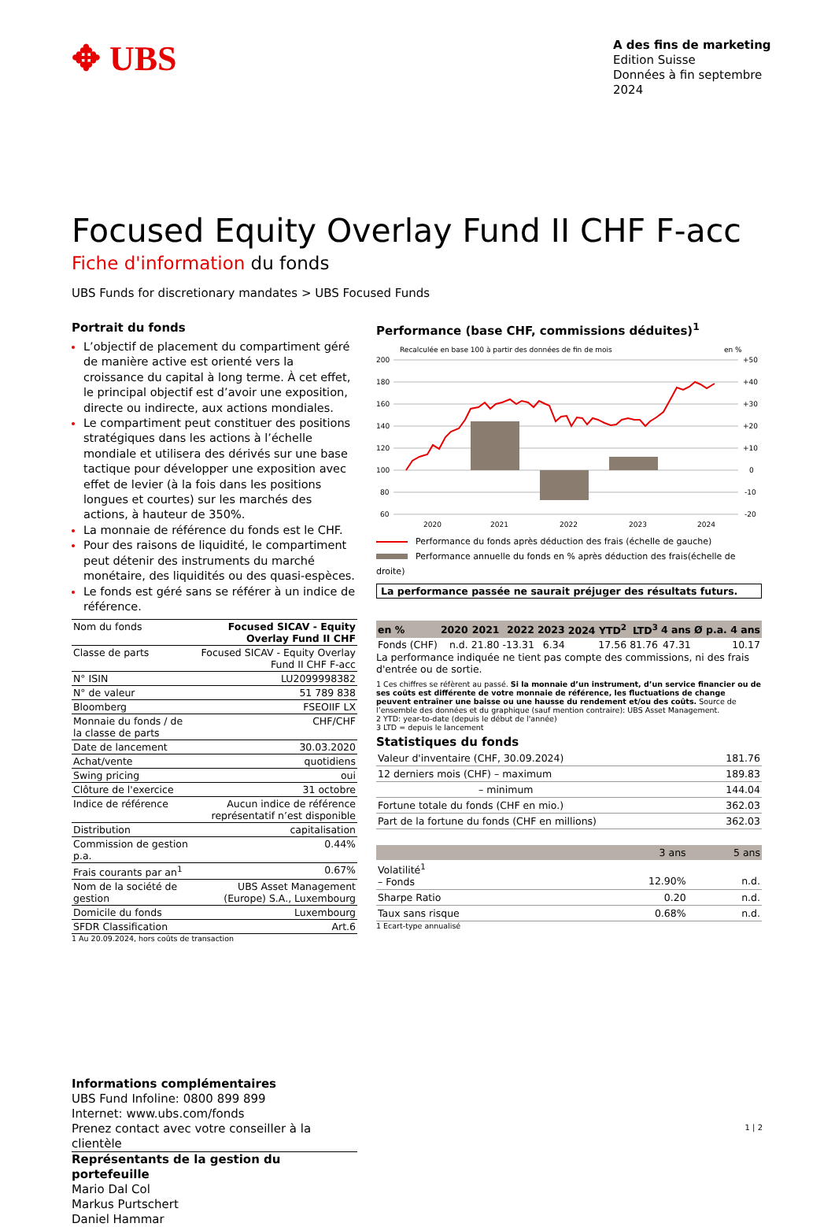✥ UBS
A des fins de marketing
Edition Suisse
Données à fin septembre 2024
Focused Equity Overlay Fund II CHF F-acc
Fiche d'information du fonds
UBS Funds for discretionary mandates > UBS Focused Funds
Portrait du fonds
L’objectif de placement du compartiment géré de manière active est orienté vers la croissance du capital à long terme. À cet effet, le principal objectif est d’avoir une exposition, directe ou indirecte, aux actions mondiales.
Le compartiment peut constituer des positions stratégiques dans les actions à l’échelle mondiale et utilisera des dérivés sur une base tactique pour développer une exposition avec effet de levier (à la fois dans les positions longues et courtes) sur les marchés des actions, à hauteur de 350%.
La monnaie de référence du fonds est le CHF.
Pour des raisons de liquidité, le compartiment peut détenir des instruments du marché monétaire, des liquidités ou des quasi-espèces.
Le fonds est géré sans se référer à un indice de référence.
| Nom du fonds | Focused SICAV - Equity Overlay Fund II CHF |
| Classe de parts | Focused SICAV - Equity Overlay Fund II CHF F-acc |
| N° ISIN | LU2099998382 |
| N° de valeur | 51 789 838 |
| Bloomberg | FSEOIIF LX |
| Monnaie du fonds / de la classe de parts | CHF/CHF |
| Date de lancement | 30.03.2020 |
| Achat/vente | quotidiens |
| Swing pricing | oui |
| Clôture de l'exercice | 31 octobre |
| Indice de référence | Aucun indice de référence représentatif n’est disponible |
| Distribution | capitalisation |
| Commission de gestion p.a. | 0.44% |
| Frais courants par an<sup>1</sup> | 0.67% |
| Nom de la société de gestion | UBS Asset Management (Europe) S.A., Luxembourg |
| Domicile du fonds | Luxembourg |
| SFDR Classification | Art.6 |
1 Au 20.09.2024, hors coûts de transaction
Performance (base CHF, commissions déduites)<sup>1</sup>
Recalculée en base 100 à partir des données de fin de mois
en %
200
180
160
140
120
100
80
60
+50
+40
+30
+20
+10
0
-10
-20
2020
2021
2022
2023
2024
Performance du fonds après déduction des frais (échelle de gauche)
Performance annuelle du fonds en % après déduction des frais(échelle de droite)
La performance passée ne saurait préjuger des résultats futurs.
| en % | 2020 | 2021 | 2022 | 2023 | 2024 YTD<sup>2</sup> | LTD<sup>3</sup> | 4 ans | Ø p.a. 4 ans |
| --- | --- | --- | --- | --- | --- | --- | --- | --- |
| Fonds (CHF) | n.d. | 21.80 | -13.31 | 6.34 | 17.56 | 81.76 | 47.31 | 10.17 |
La performance indiquée ne tient pas compte des commissions, ni des frais d'entrée ou de sortie.
1 Ces chiffres se réfèrent au passé. Si la monnaie d’un instrument, d’un service financier ou de ses coûts est différente de votre monnaie de référence, les fluctuations de change peuvent entraîner une baisse ou une hausse du rendement et/ou des coûts. Source de l’ensemble des données et du graphique (sauf mention contraire): UBS Asset Management.
2 YTD: year-to-date (depuis le début de l'année)
3 LTD = depuis le lancement
Statistiques du fonds
| Valeur d'inventaire (CHF, 30.09.2024) | 181.76 |
| 12 derniers mois (CHF) – maximum | 189.83 |
| – minimum | 144.04 |
| Fortune totale du fonds (CHF en mio.) | 362.03 |
| Part de la fortune du fonds (CHF en millions) | 362.03 |
| | 3 ans | 5 ans |
| --- | --- | --- |
| Volatilité<sup>1</sup> – Fonds | 12.90% | n.d. |
| Sharpe Ratio | 0.20 | n.d. |
| Taux sans risque | 0.68% | n.d. |
1 Ecart-type annualisé
Informations complémentaires
UBS Fund Infoline: 0800 899 899
Internet: www.ubs.com/fonds
Prenez contact avec votre conseiller à la clientèle
Représentants de la gestion du portefeuille
Mario Dal Col
Markus Purtschert
Daniel Hammar
1 | 2